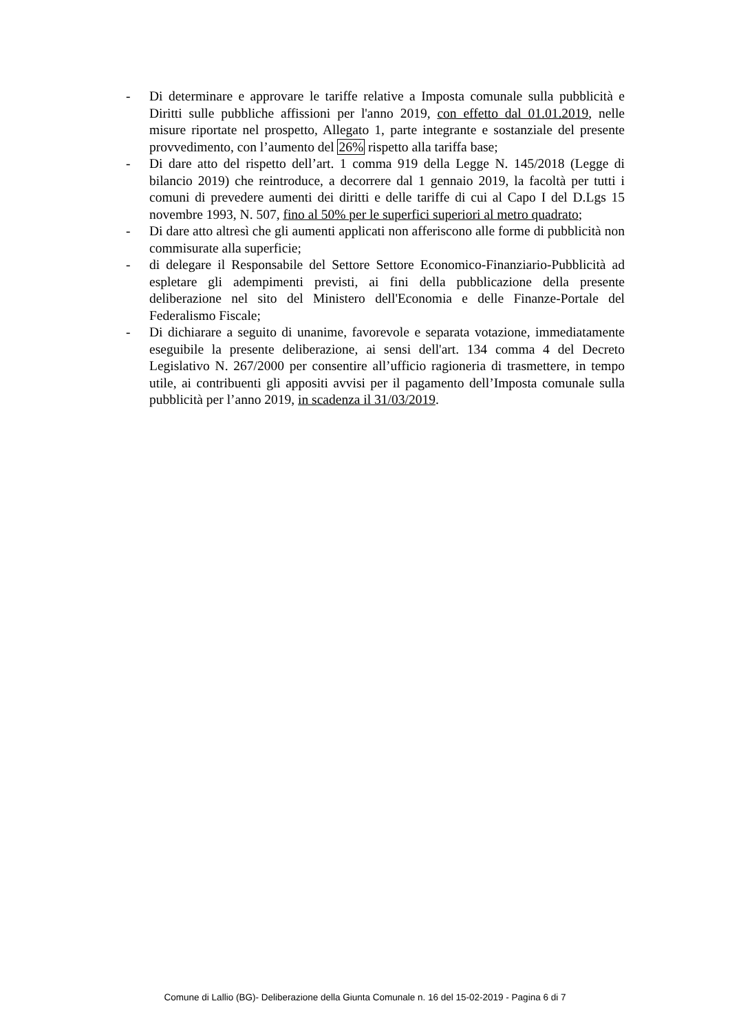- Di determinare e approvare le tariffe relative a Imposta comunale sulla pubblicità e Diritti sulle pubbliche affissioni per l'anno 2019, con effetto dal 01.01.2019, nelle misure riportate nel prospetto, Allegato 1, parte integrante e sostanziale del presente provvedimento, con l’aumento del 26% rispetto alla tariffa base;
- Di dare atto del rispetto dell’art. 1 comma 919 della Legge N. 145/2018 (Legge di bilancio 2019) che reintroduce, a decorrere dal 1 gennaio 2019, la facoltà per tutti i comuni di prevedere aumenti dei diritti e delle tariffe di cui al Capo I del D.Lgs 15 novembre 1993, N. 507, fino al 50% per le superfici superiori al metro quadrato;
- Di dare atto altresì che gli aumenti applicati non afferiscono alle forme di pubblicità non commisurate alla superficie;
- di delegare il Responsabile del Settore Settore Economico-Finanziario-Pubblicità ad espletare gli adempimenti previsti, ai fini della pubblicazione della presente deliberazione nel sito del Ministero dell'Economia e delle Finanze-Portale del Federalismo Fiscale;
- Di dichiarare a seguito di unanime, favorevole e separata votazione, immediatamente eseguibile la presente deliberazione, ai sensi dell'art. 134 comma 4 del Decreto Legislativo N. 267/2000 per consentire all’ufficio ragioneria di trasmettere, in tempo utile, ai contribuenti gli appositi avvisi per il pagamento dell’Imposta comunale sulla pubblicità per l’anno 2019, in scadenza il 31/03/2019.
Comune di Lallio (BG)- Deliberazione della Giunta Comunale n. 16 del 15-02-2019 - Pagina 6 di 7